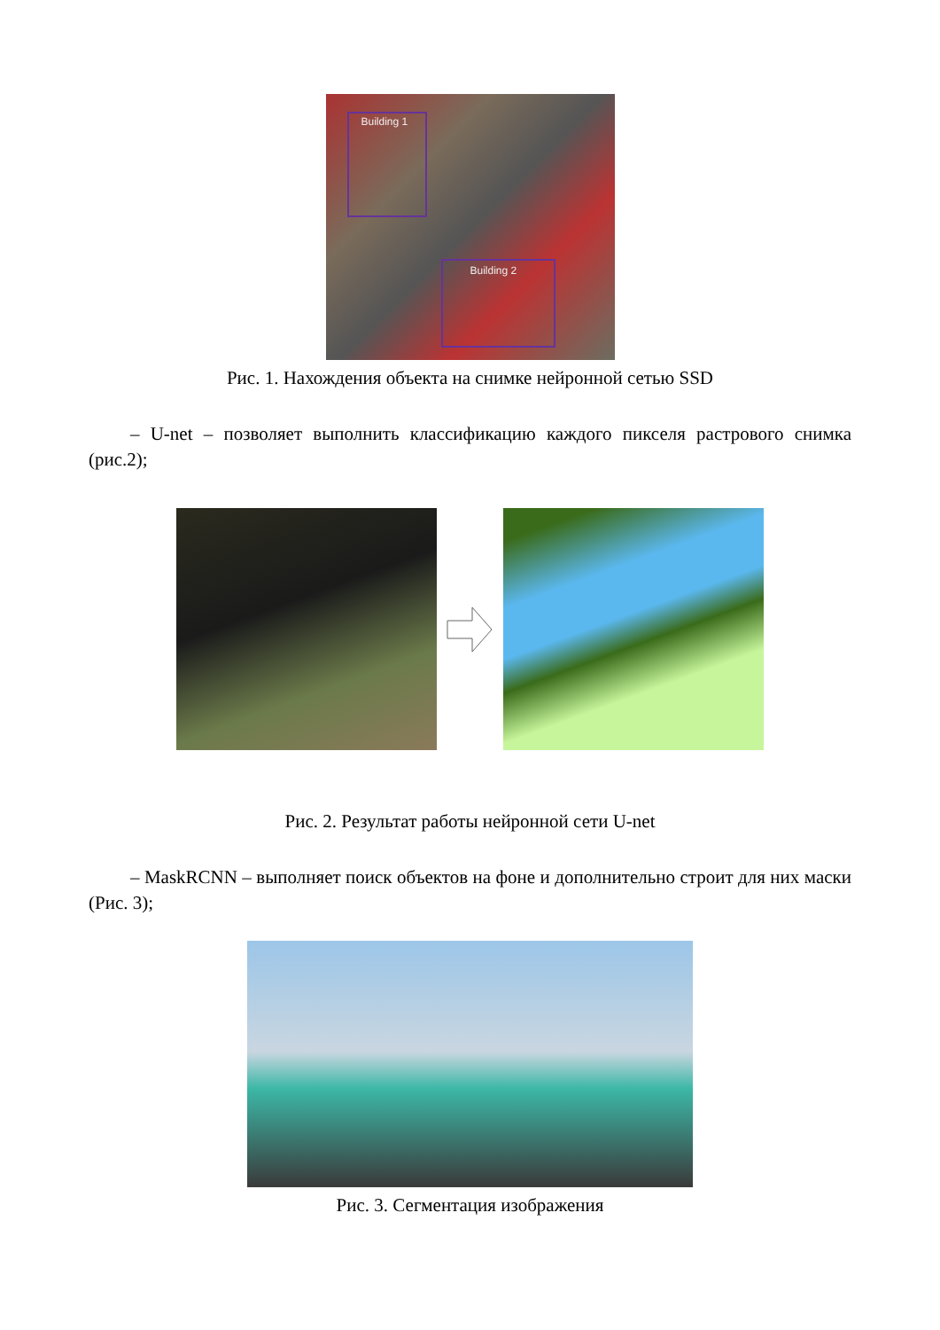Building 1
Building 2
Рис. 1. Нахождения объекта на снимке нейронной сетью SSD
– U-net – позволяет выполнить классификацию каждого пикселя растрового снимка (рис.2);
Рис. 2. Результат работы нейронной сети U-net
– MaskRCNN – выполняет поиск объектов на фоне и дополнительно строит для них маски (Рис. 3);
Рис. 3. Сегментация изображения